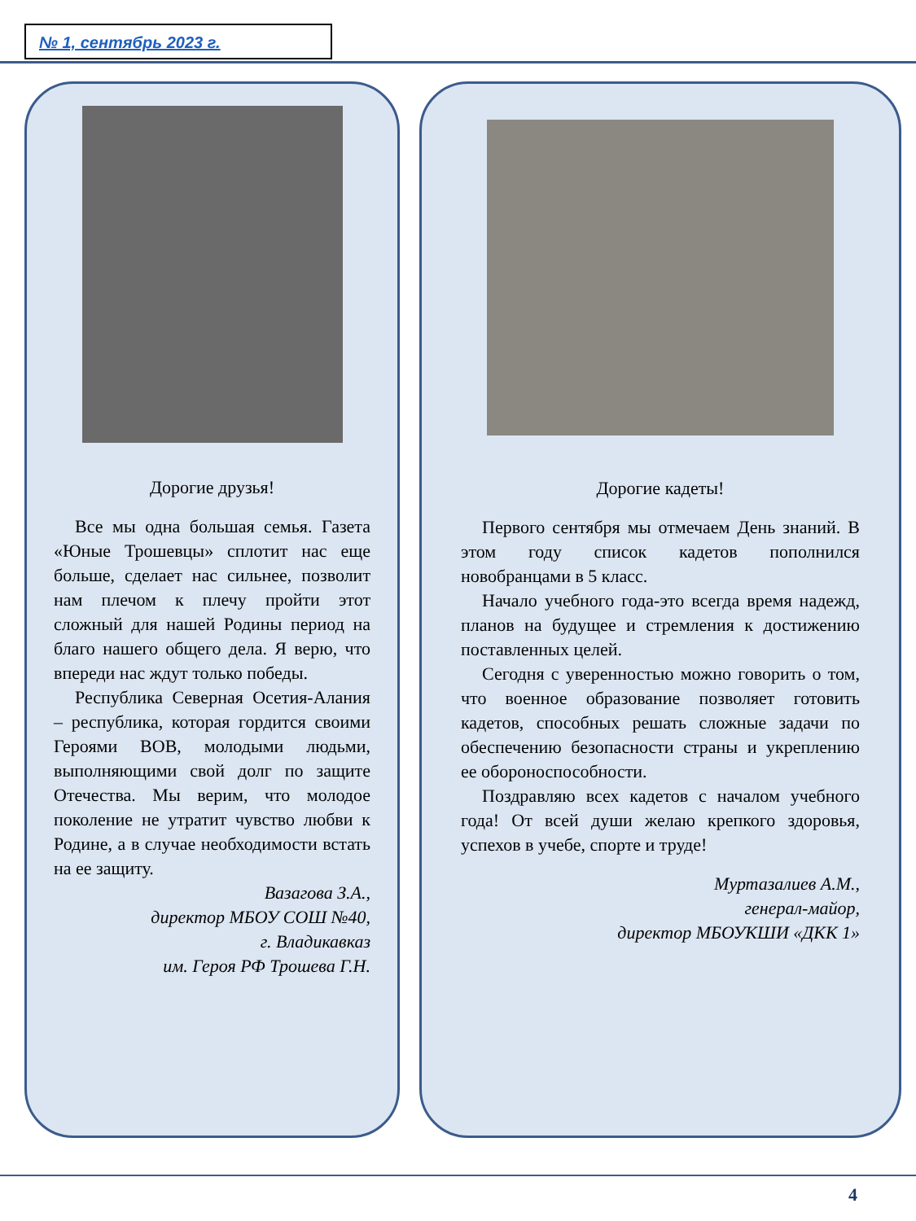№ 1, сентябрь 2023 г.
Дорогие друзья!
Все мы одна большая семья. Газета «Юные Трошевцы» сплотит нас еще больше, сделает нас сильнее, позволит нам плечом к плечу пройти этот сложный для нашей Родины период на благо нашего общего дела. Я верю, что впереди нас ждут только победы.
Республика Северная Осетия-Алания – республика, которая гордится своими Героями ВОВ, молодыми людьми, выполняющими свой долг по защите Отечества. Мы верим, что молодое поколение не утратит чувство любви к Родине, а в случае необходимости встать на ее защиту.
Вазагова З.А.,
директор МБОУ СОШ №40,
г. Владикавказ
им. Героя РФ Трошева Г.Н.
Дорогие кадеты!
Первого сентября мы отмечаем День знаний. В этом году список кадетов пополнился новобранцами в 5 класс.
Начало учебного года-это всегда время надежд, планов на будущее и стремления к достижению поставленных целей.
Сегодня с уверенностью можно говорить о том, что военное образование позволяет готовить кадетов, способных решать сложные задачи по обеспечению безопасности страны и укреплению ее обороноспособности.
Поздравляю всех кадетов с началом учебного года! От всей души желаю крепкого здоровья, успехов в учебе, спорте и труде!
Муртазалиев А.М.,
генерал-майор,
директор МБОУКШИ «ДКК 1»
4